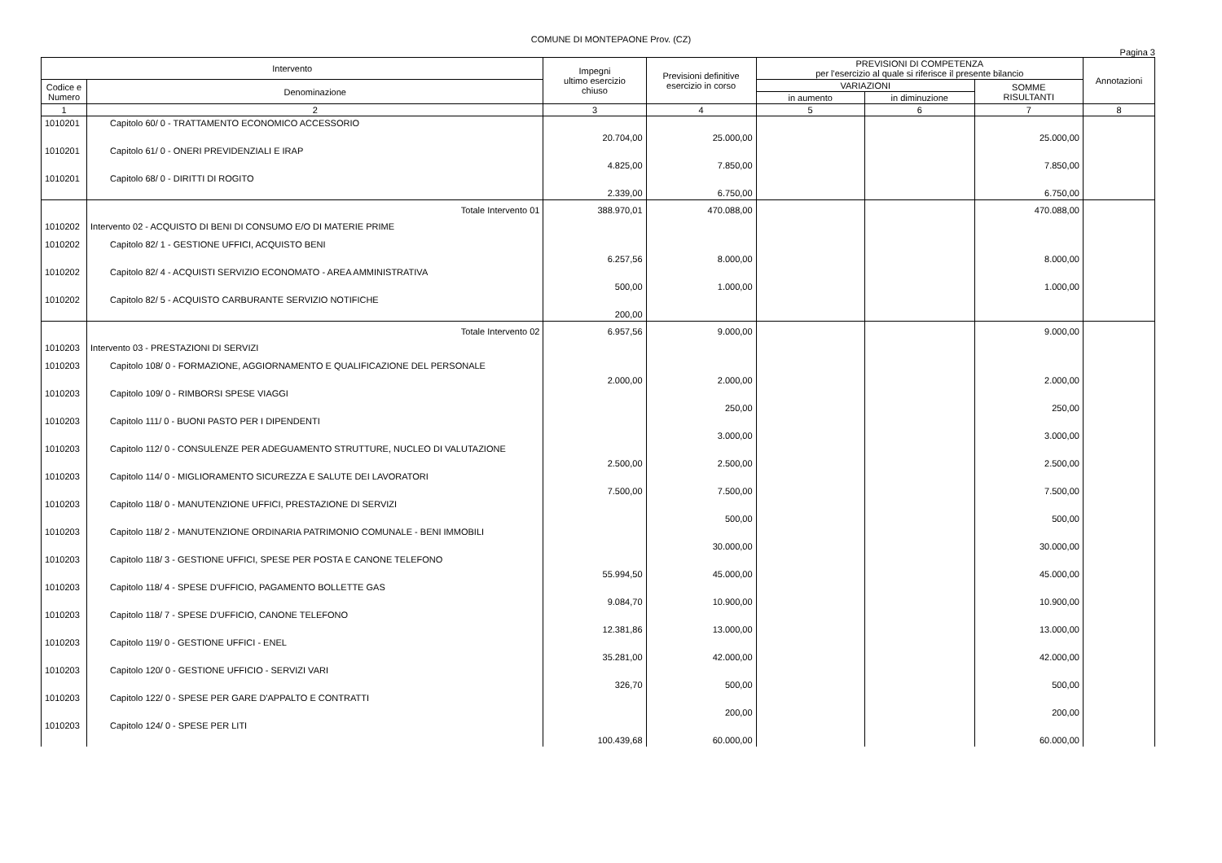COMUNE DI MONTEPAONE Prov. (CZ)
Pagina 3
| Intervento | | Impegni ultimo esercizio chiuso | Previsioni definitive esercizio in corso | PREVISIONI DI COMPETENZA per l'esercizio al quale si riferisce il presente bilancio | | | Annotazioni |
| --- | --- | --- | --- | --- | --- | --- | --- |
| Codice e Numero | Denominazione | | | VARIAZIONI | | SOMME RISULTANTI | |
| | | | | in aumento | in diminuzione | | |
| 1 | 2 | 3 | 4 | 5 | 6 | 7 | 8 |
| 1010201 | Capitolo 60/ 0 - TRATTAMENTO ECONOMICO ACCESSORIO | 20.704,00 | 25.000,00 | | | 25.000,00 | |
| 1010201 | Capitolo 61/ 0 - ONERI PREVIDENZIALI E IRAP | 4.825,00 | 7.850,00 | | | 7.850,00 | |
| 1010201 | Capitolo 68/ 0 - DIRITTI DI ROGITO | 2.339,00 | 6.750,00 | | | 6.750,00 | |
| | Totale Intervento 01 | 388.970,01 | 470.088,00 | | | 470.088,00 | |
| 1010202 | Intervento 02 - ACQUISTO DI BENI DI CONSUMO E/O DI MATERIE PRIME | | | | | | |
| 1010202 | Capitolo 82/ 1 - GESTIONE UFFICI, ACQUISTO BENI | 6.257,56 | 8.000,00 | | | 8.000,00 | |
| 1010202 | Capitolo 82/ 4 - ACQUISTI SERVIZIO ECONOMATO - AREA AMMINISTRATIVA | 500,00 | 1.000,00 | | | 1.000,00 | |
| 1010202 | Capitolo 82/ 5 - ACQUISTO CARBURANTE SERVIZIO NOTIFICHE | 200,00 | | | | | |
| | Totale Intervento 02 | 6.957,56 | 9.000,00 | | | 9.000,00 | |
| 1010203 | Intervento 03 - PRESTAZIONI DI SERVIZI | | | | | | |
| 1010203 | Capitolo 108/ 0 - FORMAZIONE, AGGIORNAMENTO E QUALIFICAZIONE DEL PERSONALE | 2.000,00 | 2.000,00 | | | 2.000,00 | |
| 1010203 | Capitolo 109/ 0 - RIMBORSI SPESE VIAGGI | | 250,00 | | | 250,00 | |
| 1010203 | Capitolo 111/ 0 - BUONI PASTO PER I DIPENDENTI | | 3.000,00 | | | 3.000,00 | |
| 1010203 | Capitolo 112/ 0 - CONSULENZE PER ADEGUAMENTO STRUTTURE, NUCLEO DI VALUTAZIONE | 2.500,00 | 2.500,00 | | | 2.500,00 | |
| 1010203 | Capitolo 114/ 0 - MIGLIORAMENTO SICUREZZA E SALUTE DEI LAVORATORI | 7.500,00 | 7.500,00 | | | 7.500,00 | |
| 1010203 | Capitolo 118/ 0 - MANUTENZIONE UFFICI, PRESTAZIONE DI SERVIZI | | 500,00 | | | 500,00 | |
| 1010203 | Capitolo 118/ 2 - MANUTENZIONE ORDINARIA PATRIMONIO COMUNALE - BENI IMMOBILI | | 30.000,00 | | | 30.000,00 | |
| 1010203 | Capitolo 118/ 3 - GESTIONE UFFICI, SPESE PER POSTA E CANONE TELEFONO | 55.994,50 | 45.000,00 | | | 45.000,00 | |
| 1010203 | Capitolo 118/ 4 - SPESE D'UFFICIO, PAGAMENTO BOLLETTE GAS | 9.084,70 | 10.900,00 | | | 10.900,00 | |
| 1010203 | Capitolo 118/ 7 - SPESE D'UFFICIO, CANONE TELEFONO | 12.381,86 | 13.000,00 | | | 13.000,00 | |
| 1010203 | Capitolo 119/ 0 - GESTIONE UFFICI - ENEL | 35.281,00 | 42.000,00 | | | 42.000,00 | |
| 1010203 | Capitolo 120/ 0 - GESTIONE UFFICIO - SERVIZI VARI | 326,70 | 500,00 | | | 500,00 | |
| 1010203 | Capitolo 122/ 0 - SPESE PER GARE D'APPALTO E CONTRATTI | | 200,00 | | | 200,00 | |
| 1010203 | Capitolo 124/ 0 - SPESE PER LITI | 100.439,68 | 60.000,00 | | | 60.000,00 | |